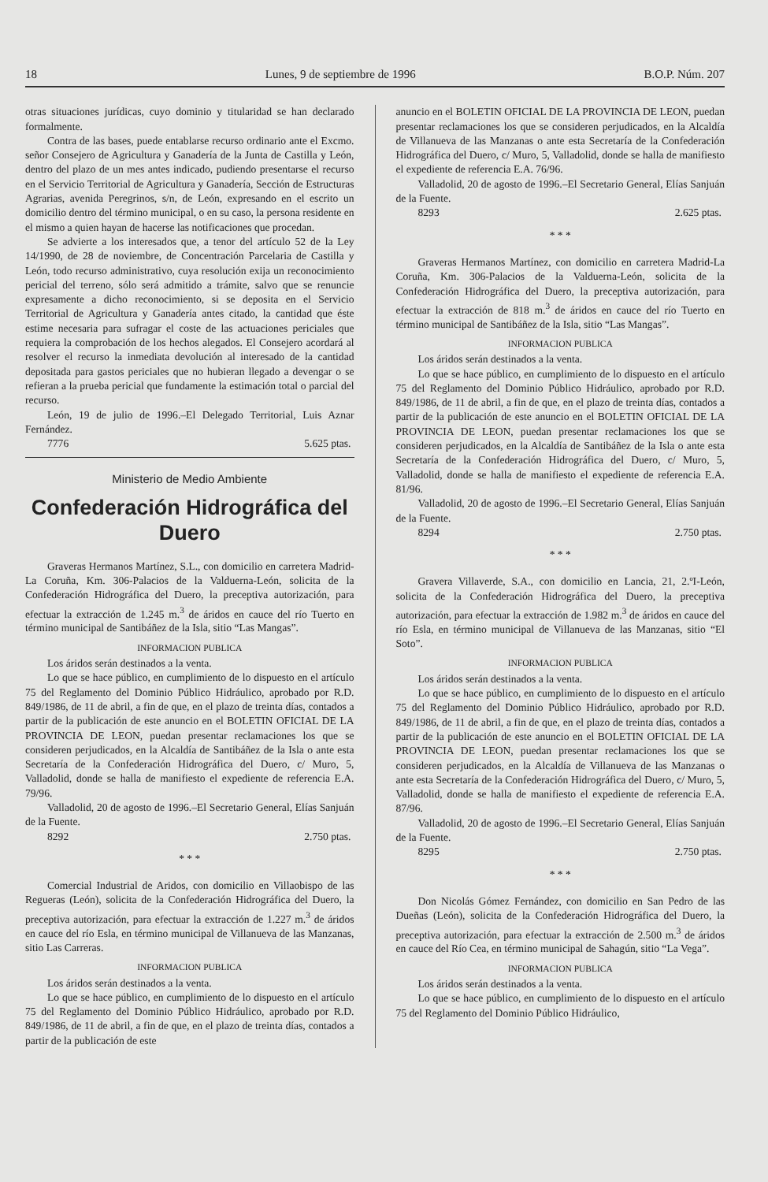18 Lunes, 9 de septiembre de 1996 B.O.P. Núm. 207
otras situaciones jurídicas, cuyo dominio y titularidad se han declarado formalmente.
Contra de las bases, puede entablarse recurso ordinario ante el Excmo. señor Consejero de Agricultura y Ganadería de la Junta de Castilla y León, dentro del plazo de un mes antes indicado, pudiendo presentarse el recurso en el Servicio Territorial de Agricultura y Ganadería, Sección de Estructuras Agrarias, avenida Peregrinos, s/n, de León, expresando en el escrito un domicilio dentro del término municipal, o en su caso, la persona residente en el mismo a quien hayan de hacerse las notificaciones que procedan.
Se advierte a los interesados que, a tenor del artículo 52 de la Ley 14/1990, de 28 de noviembre, de Concentración Parcelaria de Castilla y León, todo recurso administrativo, cuya resolución exija un reconocimiento pericial del terreno, sólo será admitido a trámite, salvo que se renuncie expresamente a dicho reconocimiento, si se deposita en el Servicio Territorial de Agricultura y Ganadería antes citado, la cantidad que éste estime necesaria para sufragar el coste de las actuaciones periciales que requiera la comprobación de los hechos alegados. El Consejero acordará al resolver el recurso la inmediata devolución al interesado de la cantidad depositada para gastos periciales que no hubieran llegado a devengar o se refieran a la prueba pericial que fundamente la estimación total o parcial del recurso.
León, 19 de julio de 1996.–El Delegado Territorial, Luis Aznar Fernández.
7776 5.625 ptas.
Ministerio de Medio Ambiente
Confederación Hidrográfica del Duero
Graveras Hermanos Martínez, S.L., con domicilio en carretera Madrid-La Coruña, Km. 306-Palacios de la Valduerna-León, solicita de la Confederación Hidrográfica del Duero, la preceptiva autorización, para efectuar la extracción de 1.245 m.<sup>3</sup> de áridos en cauce del río Tuerto en término municipal de Santibáñez de la Isla, sitio “Las Mangas”.
INFORMACION PUBLICA
Los áridos serán destinados a la venta.
Lo que se hace público, en cumplimiento de lo dispuesto en el artículo 75 del Reglamento del Dominio Público Hidráulico, aprobado por R.D. 849/1986, de 11 de abril, a fin de que, en el plazo de treinta días, contados a partir de la publicación de este anuncio en el BOLETIN OFICIAL DE LA PROVINCIA DE LEON, puedan presentar reclamaciones los que se consideren perjudicados, en la Alcaldía de Santibáñez de la Isla o ante esta Secretaría de la Confederación Hidrográfica del Duero, c/ Muro, 5, Valladolid, donde se halla de manifiesto el expediente de referencia E.A. 79/96.
Valladolid, 20 de agosto de 1996.–El Secretario General, Elías Sanjuán de la Fuente.
8292 2.750 ptas.
* * *
Comercial Industrial de Aridos, con domicilio en Villaobispo de las Regueras (León), solicita de la Confederación Hidrográfica del Duero, la preceptiva autorización, para efectuar la extracción de 1.227 m.<sup>3</sup> de áridos en cauce del río Esla, en término municipal de Villanueva de las Manzanas, sitio Las Carreras.
INFORMACION PUBLICA
Los áridos serán destinados a la venta.
Lo que se hace público, en cumplimiento de lo dispuesto en el artículo 75 del Reglamento del Dominio Público Hidráulico, aprobado por R.D. 849/1986, de 11 de abril, a fin de que, en el plazo de treinta días, contados a partir de la publicación de este
anuncio en el BOLETIN OFICIAL DE LA PROVINCIA DE LEON, puedan presentar reclamaciones los que se consideren perjudicados, en la Alcaldía de Villanueva de las Manzanas o ante esta Secretaría de la Confederación Hidrográfica del Duero, c/ Muro, 5, Valladolid, donde se halla de manifiesto el expediente de referencia E.A. 76/96.
Valladolid, 20 de agosto de 1996.–El Secretario General, Elías Sanjuán de la Fuente.
8293 2.625 ptas.
* * *
Graveras Hermanos Martínez, con domicilio en carretera Madrid-La Coruña, Km. 306-Palacios de la Valduerna-León, solicita de la Confederación Hidrográfica del Duero, la preceptiva autorización, para efectuar la extracción de 818 m.<sup>3</sup> de áridos en cauce del río Tuerto en término municipal de Santibáñez de la Isla, sitio “Las Mangas”.
INFORMACION PUBLICA
Los áridos serán destinados a la venta.
Lo que se hace público, en cumplimiento de lo dispuesto en el artículo 75 del Reglamento del Dominio Público Hidráulico, aprobado por R.D. 849/1986, de 11 de abril, a fin de que, en el plazo de treinta días, contados a partir de la publicación de este anuncio en el BOLETIN OFICIAL DE LA PROVINCIA DE LEON, puedan presentar reclamaciones los que se consideren perjudicados, en la Alcaldía de Santibáñez de la Isla o ante esta Secretaría de la Confederación Hidrográfica del Duero, c/ Muro, 5, Valladolid, donde se halla de manifiesto el expediente de referencia E.A. 81/96.
Valladolid, 20 de agosto de 1996.–El Secretario General, Elías Sanjuán de la Fuente.
8294 2.750 ptas.
* * *
Gravera Villaverde, S.A., con domicilio en Lancia, 21, 2.ºI-León, solicita de la Confederación Hidrográfica del Duero, la preceptiva autorización, para efectuar la extracción de 1.982 m.<sup>3</sup> de áridos en cauce del río Esla, en término municipal de Villanueva de las Manzanas, sitio “El Soto”.
INFORMACION PUBLICA
Los áridos serán destinados a la venta.
Lo que se hace público, en cumplimiento de lo dispuesto en el artículo 75 del Reglamento del Dominio Público Hidráulico, aprobado por R.D. 849/1986, de 11 de abril, a fin de que, en el plazo de treinta días, contados a partir de la publicación de este anuncio en el BOLETIN OFICIAL DE LA PROVINCIA DE LEON, puedan presentar reclamaciones los que se consideren perjudicados, en la Alcaldía de Villanueva de las Manzanas o ante esta Secretaría de la Confederación Hidrográfica del Duero, c/ Muro, 5, Valladolid, donde se halla de manifiesto el expediente de referencia E.A. 87/96.
Valladolid, 20 de agosto de 1996.–El Secretario General, Elías Sanjuán de la Fuente.
8295 2.750 ptas.
* * *
Don Nicolás Gómez Fernández, con domicilio en San Pedro de las Dueñas (León), solicita de la Confederación Hidrográfica del Duero, la preceptiva autorización, para efectuar la extracción de 2.500 m.<sup>3</sup> de áridos en cauce del Río Cea, en término municipal de Sahagún, sitio “La Vega”.
INFORMACION PUBLICA
Los áridos serán destinados a la venta.
Lo que se hace público, en cumplimiento de lo dispuesto en el artículo 75 del Reglamento del Dominio Público Hidráulico,